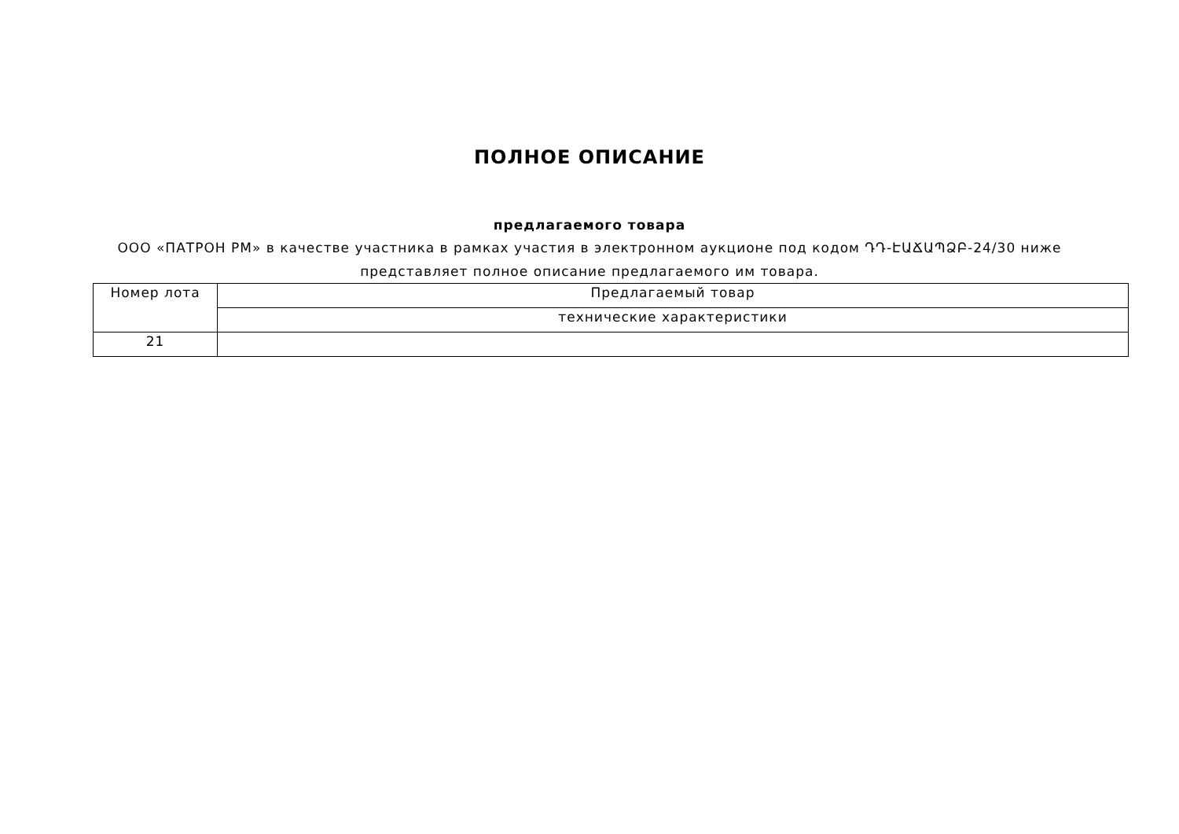ПОЛНОЕ ОПИСАНИЕ
предлагаемого товара
ООО «ПАТРОН РМ» в качестве участника в рамках участия в электронном аукционе под кодом ԴԴ-ԷԱՃԱՊՁԲ-24/30 ниже
представляет полное описание предлагаемого им товара.
| Номер лота | Предлагаемый товар |
| --- | --- |
| | технические характеристики |
| 21 | |